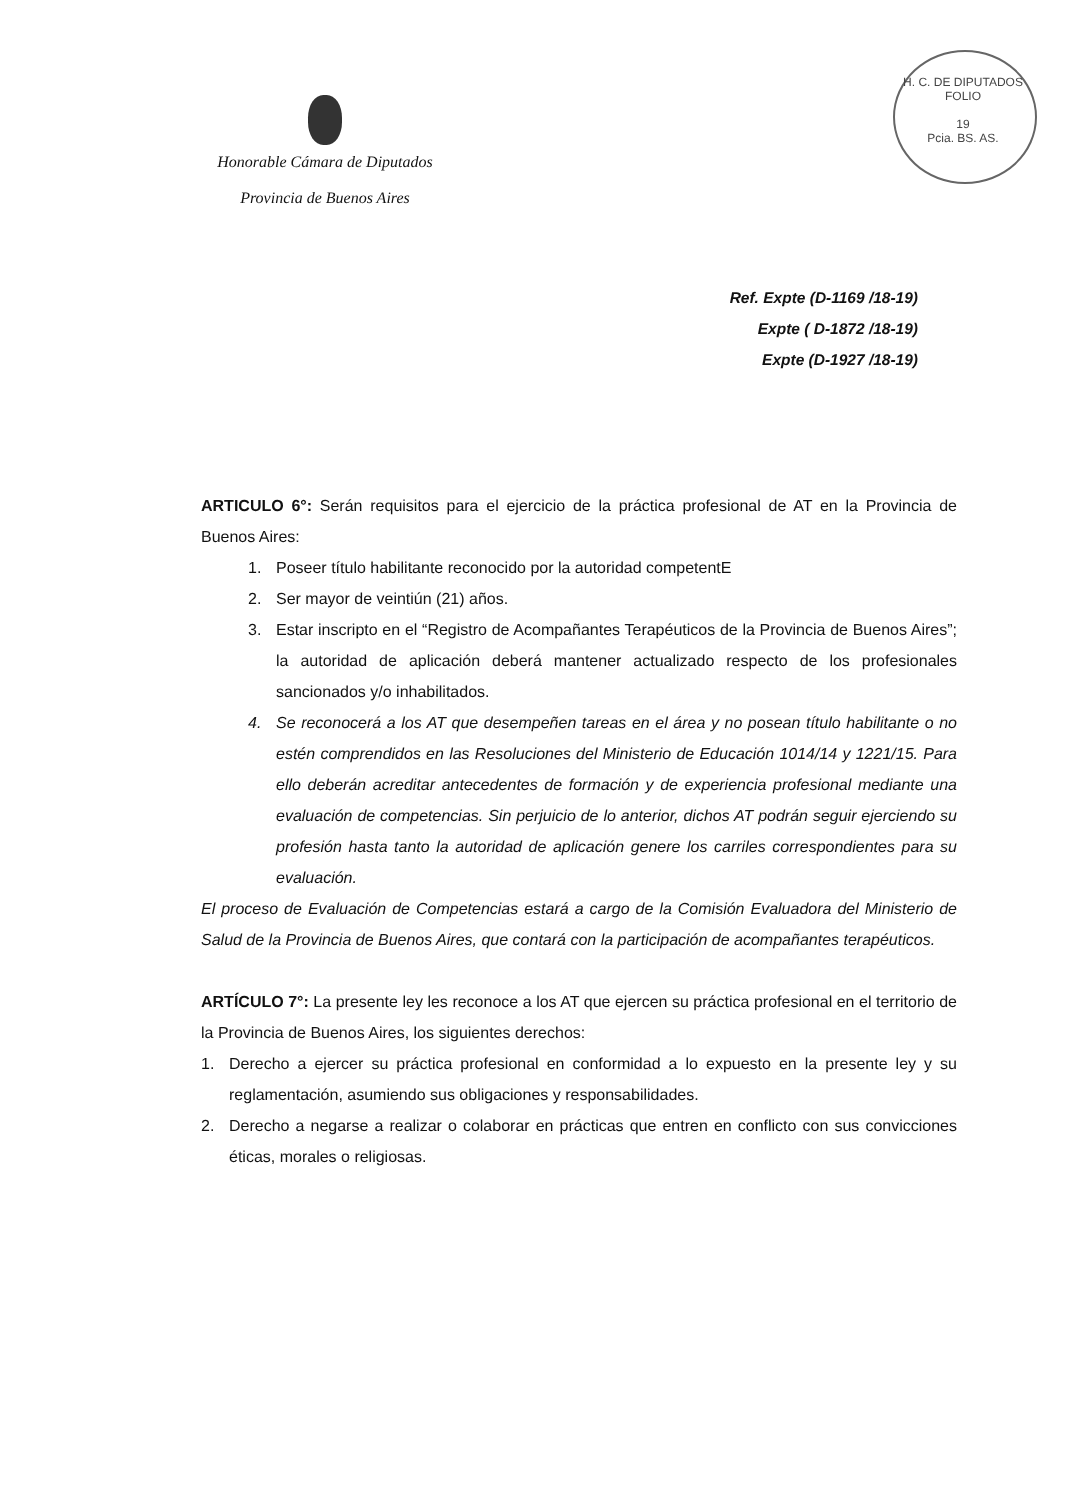H. C. DE DIPUTADOS
FOLIO
19
Pcia. BS. AS.
Honorable Cámara de Diputados
Provincia de Buenos Aires
Ref. Expte (D-1169 /18-19)
Expte ( D-1872 /18-19)
Expte (D-1927 /18-19)
ARTICULO 6°: Serán requisitos para el ejercicio de la práctica profesional de AT en la Provincia de Buenos Aires:
1. Poseer título habilitante reconocido por la autoridad competentE
2. Ser mayor de veintiún (21) años.
3. Estar inscripto en el “Registro de Acompañantes Terapéuticos de la Provincia de Buenos Aires”; la autoridad de aplicación deberá mantener actualizado respecto de los profesionales sancionados y/o inhabilitados.
4. Se reconocerá a los AT que desempeñen tareas en el área y no posean título habilitante o no estén comprendidos en las Resoluciones del Ministerio de Educación 1014/14 y 1221/15. Para ello deberán acreditar antecedentes de formación y de experiencia profesional mediante una evaluación de competencias. Sin perjuicio de lo anterior, dichos AT podrán seguir ejerciendo su profesión hasta tanto la autoridad de aplicación genere los carriles correspondientes para su evaluación.
El proceso de Evaluación de Competencias estará a cargo de la Comisión Evaluadora del Ministerio de Salud de la Provincia de Buenos Aires, que contará con la participación de acompañantes terapéuticos.
ARTÍCULO 7°: La presente ley les reconoce a los AT que ejercen su práctica profesional en el territorio de la Provincia de Buenos Aires, los siguientes derechos:
1. Derecho a ejercer su práctica profesional en conformidad a lo expuesto en la presente ley y su reglamentación, asumiendo sus obligaciones y responsabilidades.
2. Derecho a negarse a realizar o colaborar en prácticas que entren en conflicto con sus convicciones éticas, morales o religiosas.